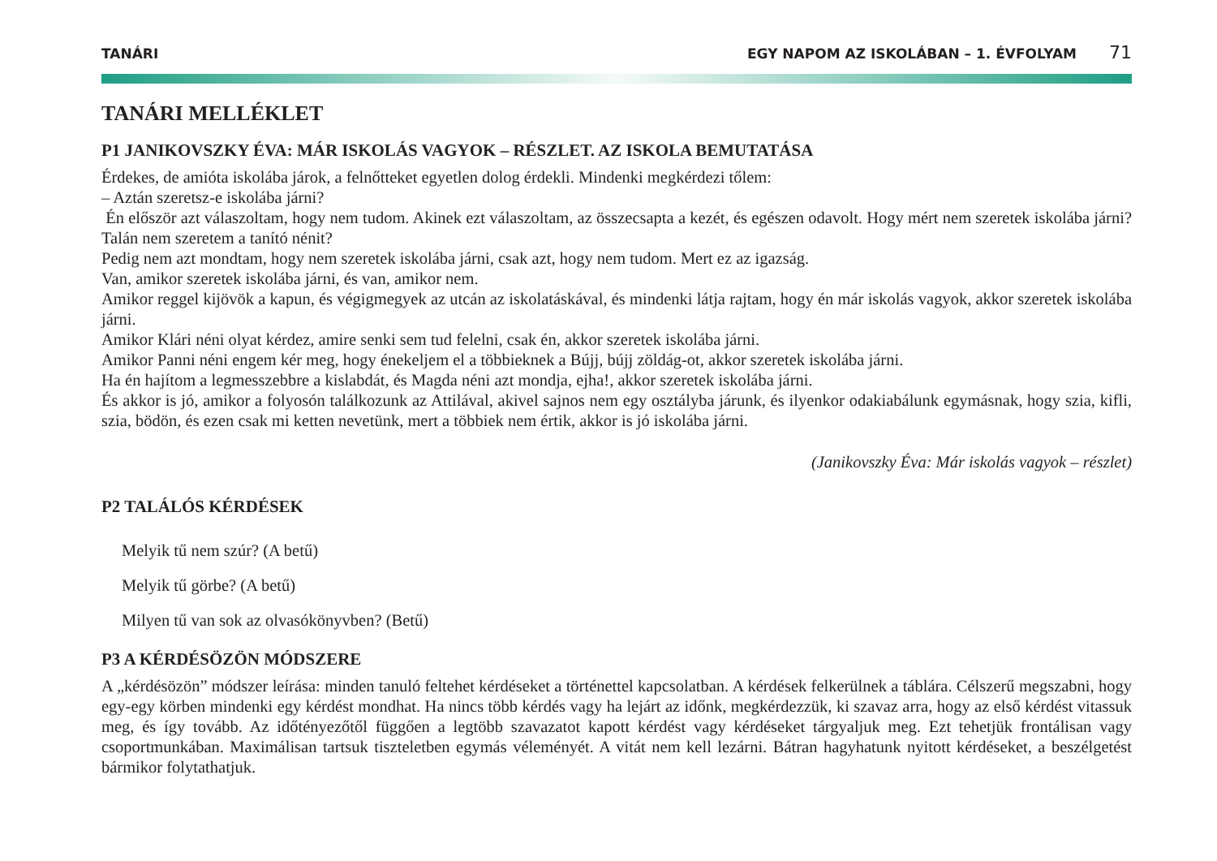TANÁRI EGY NAPOM AZ ISKOLÁBAN – 1. ÉVFOLYAM 71
TANÁRI MELLÉKLET
P1 JANIKOVSZKY ÉVA: MÁR ISKOLÁS VAGYOK – RÉSZLET. AZ ISKOLA BEMUTATÁSA
Érdekes, de amióta iskolába járok, a felnőtteket egyetlen dolog érdekli. Mindenki megkérdezi tőlem:
– Aztán szeretsz-e iskolába járni?
Én először azt válaszoltam, hogy nem tudom. Akinek ezt válaszoltam, az összecsapta a kezét, és egészen odavolt. Hogy mért nem szeretek iskolába járni? Talán nem szeretem a tanító nénit?
Pedig nem azt mondtam, hogy nem szeretek iskolába járni, csak azt, hogy nem tudom. Mert ez az igazság.
Van, amikor szeretek iskolába járni, és van, amikor nem.
Amikor reggel kijövök a kapun, és végigmegyek az utcán az iskolatáskával, és mindenki látja rajtam, hogy én már iskolás vagyok, akkor szeretek iskolába járni.
Amikor Klári néni olyat kérdez, amire senki sem tud felelni, csak én, akkor szeretek iskolába járni.
Amikor Panni néni engem kér meg, hogy énekeljem el a többieknek a Bújj, bújj zöldág-ot, akkor szeretek iskolába járni.
Ha én hajítom a legmesszebbre a kislabdát, és Magda néni azt mondja, ejha!, akkor szeretek iskolába járni.
És akkor is jó, amikor a folyosón találkozunk az Attilával, akivel sajnos nem egy osztályba járunk, és ilyenkor odakiabálunk egymásnak, hogy szia, kifli, szia, bödön, és ezen csak mi ketten nevetünk, mert a többiek nem értik, akkor is jó iskolába járni.
(Janikovszky Éva: Már iskolás vagyok – részlet)
P2 TALÁLÓS KÉRDÉSEK
Melyik tű nem szúr? (A betű)
Melyik tű görbe? (A betű)
Milyen tű van sok az olvasókönyvben? (Betű)
P3 A KÉRDÉSÖZÖN MÓDSZERE
A „kérdésözön” módszer leírása: minden tanuló feltehet kérdéseket a történettel kapcsolatban. A kérdések felkerülnek a táblára. Célszerű megszabni, hogy egy-egy körben mindenki egy kérdést mondhat. Ha nincs több kérdés vagy ha lejárt az időnk, megkérdezzük, ki szavaz arra, hogy az első kérdést vitassuk meg, és így tovább. Az időtényezőtől függően a legtöbb szavazatot kapott kérdést vagy kérdéseket tárgyaljuk meg. Ezt tehetjük frontálisan vagy csoportmunkában. Maximálisan tartsuk tiszteletben egymás véleményét. A vitát nem kell lezárni. Bátran hagyhatunk nyitott kérdéseket, a beszélgetést bármikor folytathatjuk.